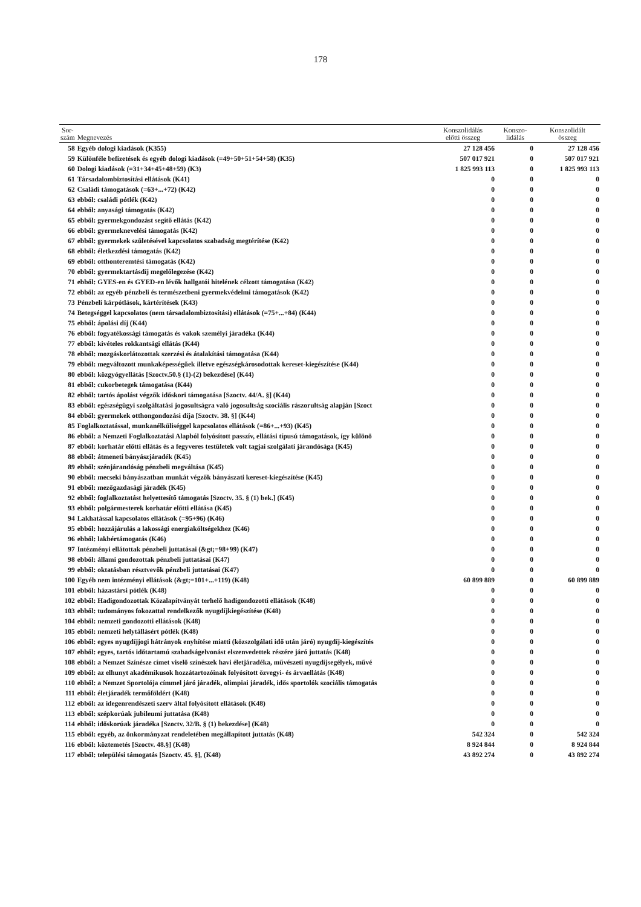178
| Sor- szám | Megnevezés | Konszolidálás előtti összeg | Konszo- lidálás | Konszolidált összeg |
| --- | --- | --- | --- | --- |
| 58 | Egyéb dologi kiadások (K355) | 27 128 456 | 0 | 27 128 456 |
| 59 | Különféle befizetések és egyéb dologi kiadások (=49+50+51+54+58) (K35) | 507 017 921 | 0 | 507 017 921 |
| 60 | Dologi kiadások (=31+34+45+48+59) (K3) | 1 825 993 113 | 0 | 1 825 993 113 |
| 61 | Társadalombiztosítási ellátások (K41) | 0 | 0 | 0 |
| 62 | Családi támogatások (=63+...+72) (K42) | 0 | 0 | 0 |
| 63 | ebből: családi pótlék (K42) | 0 | 0 | 0 |
| 64 | ebből: anyasági támogatás (K42) | 0 | 0 | 0 |
| 65 | ebből: gyermekgondozást segítő ellátás (K42) | 0 | 0 | 0 |
| 66 | ebből: gyermeknevelési támogatás (K42) | 0 | 0 | 0 |
| 67 | ebből: gyermekek születésével kapcsolatos szabadság megtérítése (K42) | 0 | 0 | 0 |
| 68 | ebből: életkezdési támogatás (K42) | 0 | 0 | 0 |
| 69 | ebből: otthonteremtési támogatás (K42) | 0 | 0 | 0 |
| 70 | ebből: gyermektartásdíj megelőlegezése (K42) | 0 | 0 | 0 |
| 71 | ebből: GYES-en és GYED-en lévők hallgatói hitelének célzott támogatása (K42) | 0 | 0 | 0 |
| 72 | ebből: az egyéb pénzbeli és természetbeni gyermekvédelmi támogatások (K42) | 0 | 0 | 0 |
| 73 | Pénzbeli kárpótlások, kártérítések (K43) | 0 | 0 | 0 |
| 74 | Betegséggel kapcsolatos (nem társadalombiztosítási) ellátások (=75+...+84) (K44) | 0 | 0 | 0 |
| 75 | ebből: ápolási díj (K44) | 0 | 0 | 0 |
| 76 | ebből: fogyatékossági támogatás és vakok személyi járadéka (K44) | 0 | 0 | 0 |
| 77 | ebből: kivételes rokkantsági ellátás (K44) | 0 | 0 | 0 |
| 78 | ebből: mozgáskorlátozottak szerzési és átalakítási támogatása (K44) | 0 | 0 | 0 |
| 79 | ebből: megváltozott munkaképességűek illetve egészségkárosodottak kereset-kiegészítése (K44) | 0 | 0 | 0 |
| 80 | ebből: közgyógyellátás [Szoctv.50.§ (1)-(2) bekezdése] (K44) | 0 | 0 | 0 |
| 81 | ebből: cukorbetegek támogatása (K44) | 0 | 0 | 0 |
| 82 | ebből: tartós ápolást végzők időskori támogatása [Szoctv. 44/A. §] (K44) | 0 | 0 | 0 |
| 83 | ebből: egészségügyi szolgáltatási jogosultságra való jogosultság szociális rászorultság alapján [Szoct | 0 | 0 | 0 |
| 84 | ebből: gyermekek otthongondozási díja [Szoctv. 38. §] (K44) | 0 | 0 | 0 |
| 85 | Foglalkoztatással, munkanélküliséggel kapcsolatos ellátások (=86+...+93) (K45) | 0 | 0 | 0 |
| 86 | ebből: a Nemzeti Foglalkoztatási Alapból folyósított passzív, ellátási típusú támogatások, így különö | 0 | 0 | 0 |
| 87 | ebből: korhatár előtti ellátás és a fegyveres testületek volt tagjai szolgálati járandósága (K45) | 0 | 0 | 0 |
| 88 | ebből: átmeneti bányászjáradék (K45) | 0 | 0 | 0 |
| 89 | ebből: szénjárandóság pénzbeli megváltása (K45) | 0 | 0 | 0 |
| 90 | ebből: mecseki bányászatban munkát végzők bányászati kereset-kiegészítése (K45) | 0 | 0 | 0 |
| 91 | ebből: mezőgazdasági járadék (K45) | 0 | 0 | 0 |
| 92 | ebből: foglalkoztatást helyettesítő támogatás [Szoctv. 35. § (1) bek.] (K45) | 0 | 0 | 0 |
| 93 | ebből: polgármesterek korhatár előtti ellátása (K45) | 0 | 0 | 0 |
| 94 | Lakhatással kapcsolatos ellátások (=95+96) (K46) | 0 | 0 | 0 |
| 95 | ebből: hozzájárulás a lakossági energiaköltségekhez (K46) | 0 | 0 | 0 |
| 96 | ebből: lakbértámogatás (K46) | 0 | 0 | 0 |
| 97 | Intézményi ellátottak pénzbeli juttatásai (&gt;=98+99) (K47) | 0 | 0 | 0 |
| 98 | ebből: állami gondozottak pénzbeli juttatásai (K47) | 0 | 0 | 0 |
| 99 | ebből: oktatásban résztvevők pénzbeli juttatásai (K47) | 0 | 0 | 0 |
| 100 | Egyéb nem intézményi ellátások (&gt;=101+...+119) (K48) | 60 899 889 | 0 | 60 899 889 |
| 101 | ebből: házastársi pótlék (K48) | 0 | 0 | 0 |
| 102 | ebből: Hadigondozottak Közalapítványát terhelő hadigondozotti ellátások (K48) | 0 | 0 | 0 |
| 103 | ebből: tudományos fokozattal rendelkezők nyugdíjkiegészítése (K48) | 0 | 0 | 0 |
| 104 | ebből: nemzeti gondozotti ellátások (K48) | 0 | 0 | 0 |
| 105 | ebből: nemzeti helytállásért pótlék (K48) | 0 | 0 | 0 |
| 106 | ebből: egyes nyugdíjjogi hátrányok enyhítése miatti (közszolgálati idő után járó) nyugdíj-kiegészítés | 0 | 0 | 0 |
| 107 | ebből: egyes, tartós időtartamú szabadságelvonást elszenvedettek részére járó juttatás (K48) | 0 | 0 | 0 |
| 108 | ebből: a Nemzet Színésze címet viselő színészek havi életjáradéka, művészeti nyugdíjsegélyek, művé | 0 | 0 | 0 |
| 109 | ebből: az elhunyt akadémikusok hozzátartozóinak folyósított özvegyi- és árvaellátás (K48) | 0 | 0 | 0 |
| 110 | ebből: a Nemzet Sportolója címmel járó járadék, olimpiai járadék, idős sportolók szociális támogatás | 0 | 0 | 0 |
| 111 | ebből: életjáradék termőföldért (K48) | 0 | 0 | 0 |
| 112 | ebből: az idegenrendészeti szerv által folyósított ellátások (K48) | 0 | 0 | 0 |
| 113 | ebből: szépkorúak jubileumi juttatása (K48) | 0 | 0 | 0 |
| 114 | ebből: időskorúak járadéka [Szoctv. 32/B. § (1) bekezdése] (K48) | 0 | 0 | 0 |
| 115 | ebből: egyéb, az önkormányzat rendeletében megállapított juttatás (K48) | 542 324 | 0 | 542 324 |
| 116 | ebből: köztemetés [Szoctv. 48.§] (K48) | 8 924 844 | 0 | 8 924 844 |
| 117 | ebből: települési támogatás [Szoctv. 45. §], (K48) | 43 892 274 | 0 | 43 892 274 |